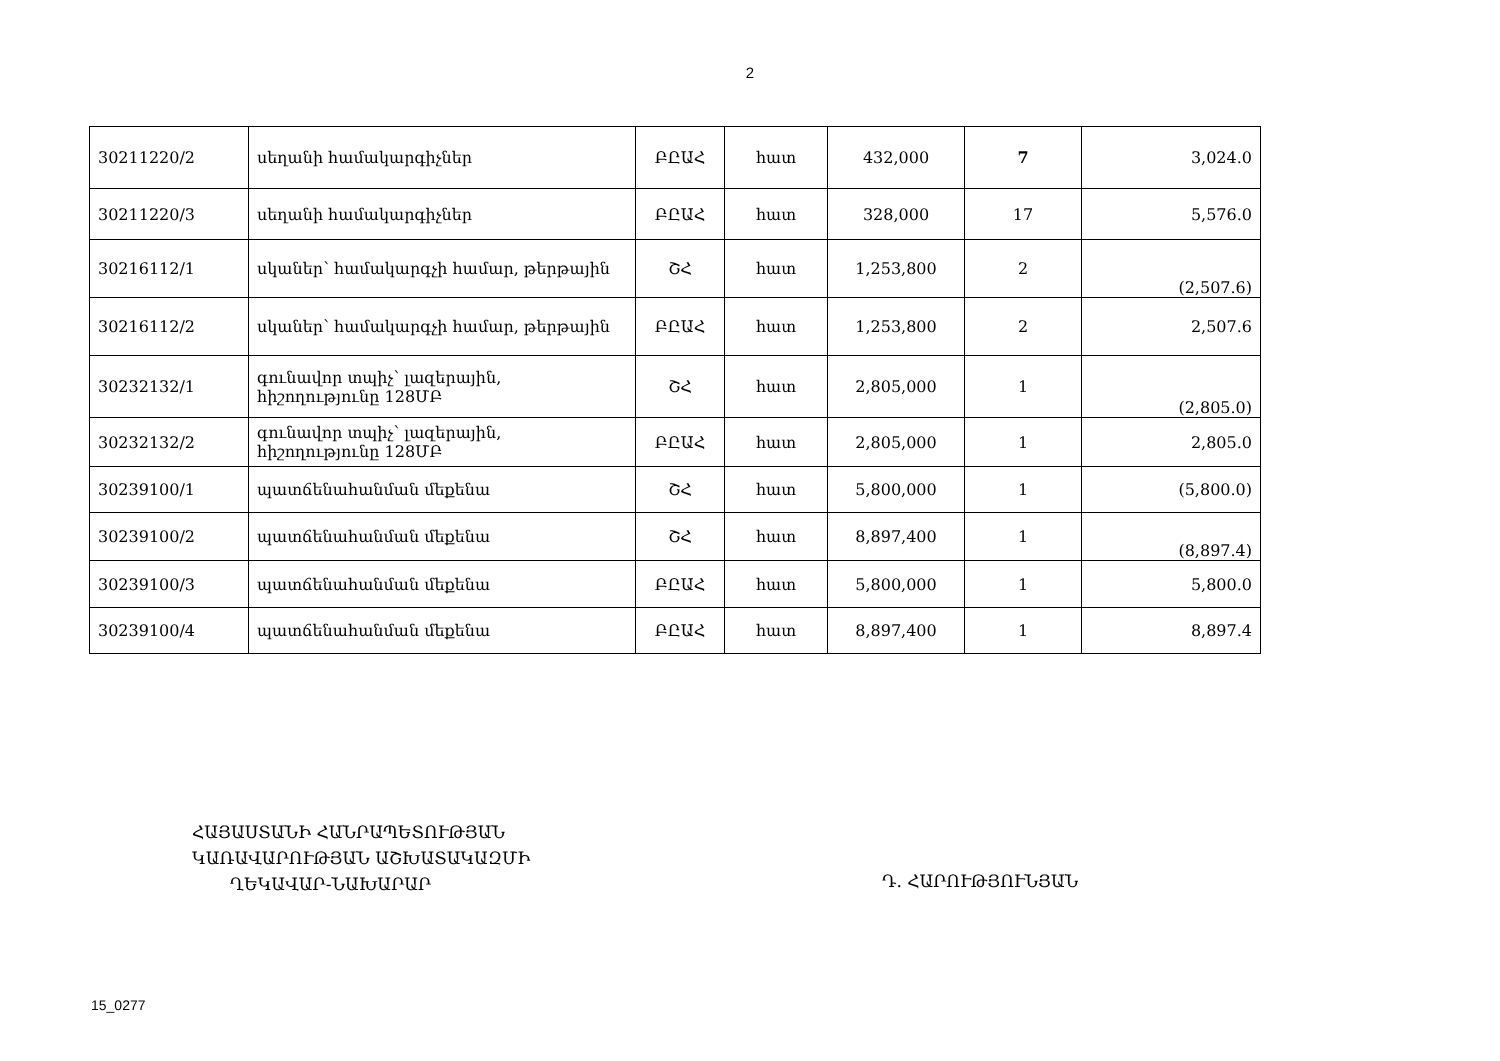2
| 30211220/2 | սեղանի համակարգիչներ | ԲԸԱՀ | հատ | 432,000 | 7 | 3,024.0 |
| 30211220/3 | սեղանի համակարգիչներ | ԲԸԱՀ | հատ | 328,000 | 17 | 5,576.0 |
| 30216112/1 | սկաներ՝ համակարգչի համար, թերթային | ՇՀ | հատ | 1,253,800 | 2 | (2,507.6) |
| 30216112/2 | սկաներ՝ համակարգչի համար, թերթային | ԲԸԱՀ | հատ | 1,253,800 | 2 | 2,507.6 |
| 30232132/1 | գունավոր տպիչ՝ լազերային, հիշողությունը 128ՄԲ | ՇՀ | հատ | 2,805,000 | 1 | (2,805.0) |
| 30232132/2 | գունավոր տպիչ՝ լազերային, հիշողությունը 128ՄԲ | ԲԸԱՀ | հատ | 2,805,000 | 1 | 2,805.0 |
| 30239100/1 | պատճենահանման մեքենա | ՇՀ | հատ | 5,800,000 | 1 | (5,800.0) |
| 30239100/2 | պատճենահանման մեքենա | ՇՀ | հատ | 8,897,400 | 1 | (8,897.4) |
| 30239100/3 | պատճենահանման մեքենա | ԲԸԱՀ | հատ | 5,800,000 | 1 | 5,800.0 |
| 30239100/4 | պատճենահանման մեքենա | ԲԸԱՀ | հատ | 8,897,400 | 1 | 8,897.4 |
ՀԱՅԱՍՏԱՆԻ ՀԱՆՐԱՊԵՏՈՒԹՅԱՆ
ԿԱՌԱՎԱՐՈՒԹՅԱՆ ԱՇԽԱՏԱԿԱԶՄԻ
ՂԵԿԱՎԱՐ-ՆԱԽԱՐԱՐ
Դ. ՀԱՐՈՒԹՅՈՒՆՅԱՆ
15_0277